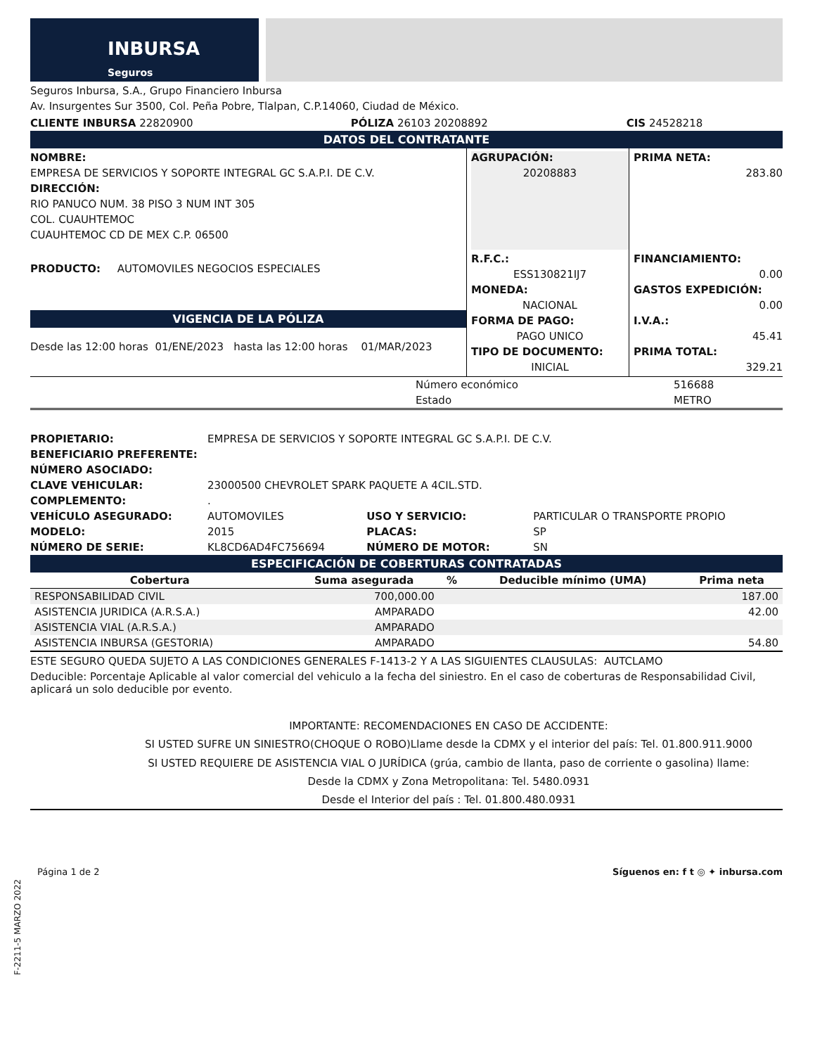INBURSA
Seguros
Seguros Inbursa, S.A., Grupo Financiero Inbursa
Av. Insurgentes Sur 3500, Col. Peña Pobre, Tlalpan, C.P.14060, Ciudad de México.
| CLIENTE INBURSA 22820900 | PÓLIZA 26103 20208892 | CIS 24528218 |
DATOS DEL CONTRATANTE
NOMBRE:
EMPRESA DE SERVICIOS Y SOPORTE INTEGRAL GC S.A.P.I. DE C.V.
DIRECCIÓN:
RIO PANUCO NUM. 38 PISO 3 NUM INT 305
COL. CUAUHTEMOC
CUAUHTEMOC CD DE MEX C.P. 06500
PRODUCTO: AUTOMOVILES NEGOCIOS ESPECIALES
VIGENCIA DE LA PÓLIZA
Desde las 12:00 horas 01/ENE/2023 hasta las 12:00 horas 01/MAR/2023
AGRUPACIÓN:
20208883
R.F.C.:
ESS130821IJ7
MONEDA:
NACIONAL
FORMA DE PAGO:
PAGO UNICO
TIPO DE DOCUMENTO:
INICIAL
PRIMA NETA:
283.80
FINANCIAMIENTO:
0.00
GASTOS EXPEDICIÓN:
0.00
I.V.A.:
45.41
PRIMA TOTAL:
329.21
| | Número económico | 516688 |
| | Estado | METRO |
| PROPIETARIO: | EMPRESA DE SERVICIOS Y SOPORTE INTEGRAL GC S.A.P.I. DE C.V. | | |
| BENEFICIARIO PREFERENTE: | | | |
| NÚMERO ASOCIADO: | | | |
| CLAVE VEHICULAR: | 23000500 CHEVROLET SPARK PAQUETE A 4CIL.STD. | | |
| COMPLEMENTO: | . | | |
| VEHÍCULO ASEGURADO: | AUTOMOVILES | USO Y SERVICIO: | PARTICULAR O TRANSPORTE PROPIO |
| MODELO: | 2015 | PLACAS: | SP |
| NÚMERO DE SERIE: | KL8CD6AD4FC756694 | NÚMERO DE MOTOR: | SN |
ESPECIFICACIÓN DE COBERTURAS CONTRATADAS
| Cobertura | Suma asegurada | % | Deducible mínimo (UMA) | Prima neta |
| --- | --- | --- | --- | --- |
| RESPONSABILIDAD CIVIL | 700,000.00 | | | 187.00 |
| ASISTENCIA JURIDICA (A.R.S.A.) | AMPARADO | | | 42.00 |
| ASISTENCIA VIAL (A.R.S.A.) | AMPARADO | | | |
| ASISTENCIA INBURSA (GESTORIA) | AMPARADO | | | 54.80 |
ESTE SEGURO QUEDA SUJETO A LAS CONDICIONES GENERALES F-1413-2 Y A LAS SIGUIENTES CLAUSULAS: AUTCLAMO
Deducible: Porcentaje Aplicable al valor comercial del vehiculo a la fecha del siniestro. En el caso de coberturas de Responsabilidad Civil, aplicará un solo deducible por evento.
IMPORTANTE: RECOMENDACIONES EN CASO DE ACCIDENTE:
SI USTED SUFRE UN SINIESTRO(CHOQUE O ROBO)Llame desde la CDMX y el interior del país: Tel. 01.800.911.9000
SI USTED REQUIERE DE ASISTENCIA VIAL O JURÍDICA (grúa, cambio de llanta, paso de corriente o gasolina) llame:
Desde la CDMX y Zona Metropolitana: Tel. 5480.0931
Desde el Interior del país : Tel. 01.800.480.0931
Página 1 de 2 Síguenos en: f t ◎ ✦ inbursa.com
F-2211-5 MARZO 2022